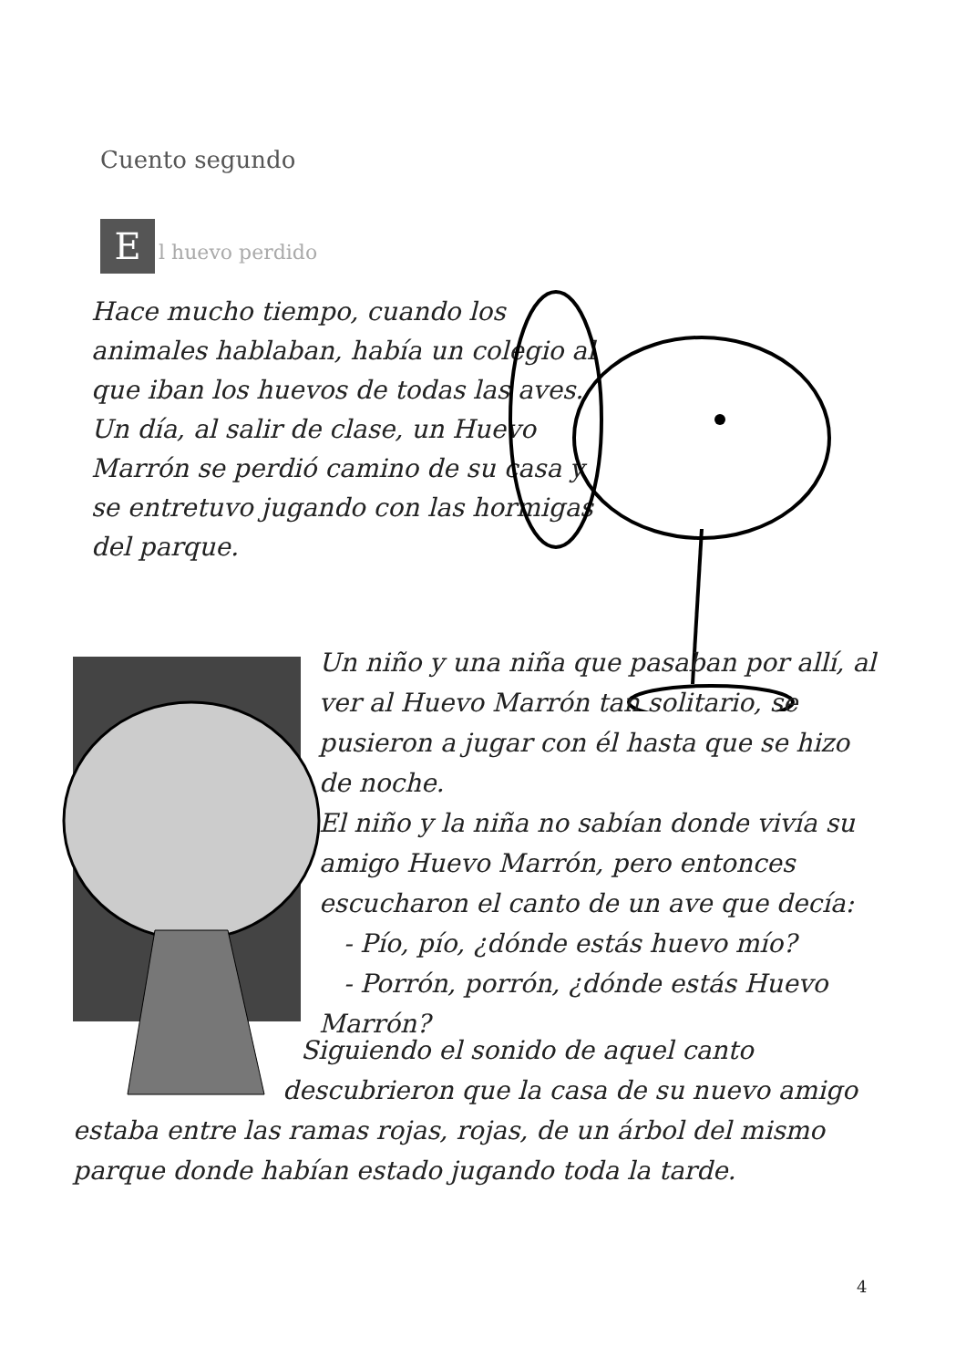Cuento segundo
El huevo perdido
Hace mucho tiempo, cuando los animales hablaban, había un colegio al que iban los huevos de todas las aves.
Un día, al salir de clase, un Huevo Marrón se perdió camino de su casa y se entretuvo jugando con las hormigas del parque.
Un niño y una niña que pasaban por allí, al ver al Huevo Marrón tan solitario, se pusieron a jugar con él hasta que se hizo de noche.
El niño y la niña no sabían donde vivía su amigo Huevo Marrón, pero entonces escucharon el canto de un ave que decía:
- Pío, pío, ¿dónde estás huevo mío?
- Porrón, porrón, ¿dónde estás Huevo Marrón?
Siguiendo el sonido de aquel canto
descubrieron que la casa de su nuevo amigo
estaba entre las ramas rojas, rojas, de un árbol del mismo parque donde habían estado jugando toda la tarde.
4